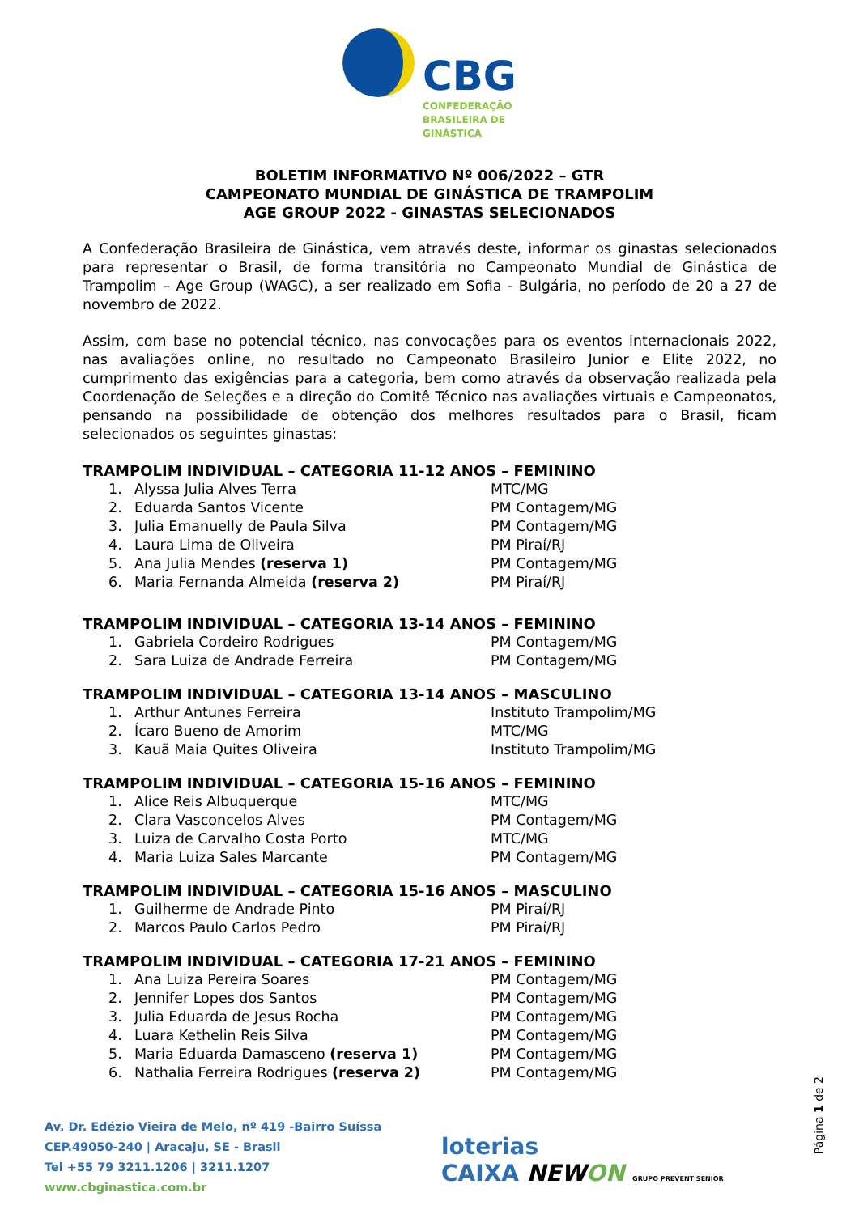CBG
CONFEDERAÇÃO
BRASILEIRA DE
GINÁSTICA
BOLETIM INFORMATIVO Nº 006/2022 – GTR
CAMPEONATO MUNDIAL DE GINÁSTICA DE TRAMPOLIM
AGE GROUP 2022 - GINASTAS SELECIONADOS
A Confederação Brasileira de Ginástica, vem através deste, informar os ginastas selecionados para representar o Brasil, de forma transitória no Campeonato Mundial de Ginástica de Trampolim – Age Group (WAGC), a ser realizado em Sofia - Bulgária, no período de 20 a 27 de novembro de 2022.
Assim, com base no potencial técnico, nas convocações para os eventos internacionais 2022, nas avaliações online, no resultado no Campeonato Brasileiro Junior e Elite 2022, no cumprimento das exigências para a categoria, bem como através da observação realizada pela Coordenação de Seleções e a direção do Comitê Técnico nas avaliações virtuais e Campeonatos, pensando na possibilidade de obtenção dos melhores resultados para o Brasil, ficam selecionados os seguintes ginastas:
TRAMPOLIM INDIVIDUAL – CATEGORIA 11-12 ANOS – FEMININO
| 1. | Alyssa Julia Alves Terra | MTC/MG |
| 2. | Eduarda Santos Vicente | PM Contagem/MG |
| 3. | Julia Emanuelly de Paula Silva | PM Contagem/MG |
| 4. | Laura Lima de Oliveira | PM Piraí/RJ |
| 5. | Ana Julia Mendes (reserva 1) | PM Contagem/MG |
| 6. | Maria Fernanda Almeida (reserva 2) | PM Piraí/RJ |
TRAMPOLIM INDIVIDUAL – CATEGORIA 13-14 ANOS – FEMININO
| 1. | Gabriela Cordeiro Rodrigues | PM Contagem/MG |
| 2. | Sara Luiza de Andrade Ferreira | PM Contagem/MG |
TRAMPOLIM INDIVIDUAL – CATEGORIA 13-14 ANOS – MASCULINO
| 1. | Arthur Antunes Ferreira | Instituto Trampolim/MG |
| 2. | Ícaro Bueno de Amorim | MTC/MG |
| 3. | Kauã Maia Quites Oliveira | Instituto Trampolim/MG |
TRAMPOLIM INDIVIDUAL – CATEGORIA 15-16 ANOS – FEMININO
| 1. | Alice Reis Albuquerque | MTC/MG |
| 2. | Clara Vasconcelos Alves | PM Contagem/MG |
| 3. | Luiza de Carvalho Costa Porto | MTC/MG |
| 4. | Maria Luiza Sales Marcante | PM Contagem/MG |
TRAMPOLIM INDIVIDUAL – CATEGORIA 15-16 ANOS – MASCULINO
| 1. | Guilherme de Andrade Pinto | PM Piraí/RJ |
| 2. | Marcos Paulo Carlos Pedro | PM Piraí/RJ |
TRAMPOLIM INDIVIDUAL – CATEGORIA 17-21 ANOS – FEMININO
| 1. | Ana Luiza Pereira Soares | PM Contagem/MG |
| 2. | Jennifer Lopes dos Santos | PM Contagem/MG |
| 3. | Julia Eduarda de Jesus Rocha | PM Contagem/MG |
| 4. | Luara Kethelin Reis Silva | PM Contagem/MG |
| 5. | Maria Eduarda Damasceno (reserva 1) | PM Contagem/MG |
| 6. | Nathalia Ferreira Rodrigues (reserva 2) | PM Contagem/MG |
Página 1 de 2
Av. Dr. Edézio Vieira de Melo, nº 419 -Bairro Suíssa
CEP.49050-240 | Aracaju, SE - Brasil
Tel +55 79 3211.1206 | 3211.1207
www.cbginastica.com.br
loterias
CAIXA NEWON GRUPO PREVENT SENIOR